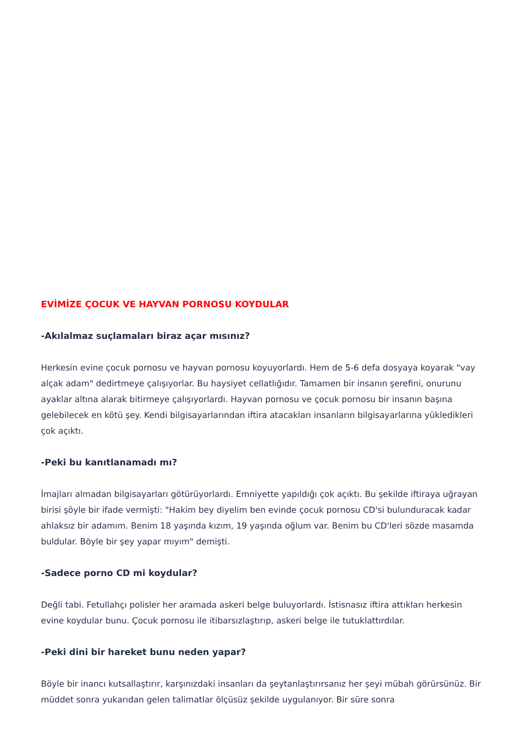EVİMİZE ÇOCUK VE HAYVAN PORNOSU KOYDULAR
-Akılalmaz suçlamaları biraz açar mısınız?
Herkesin evine çocuk pornosu ve hayvan pornosu koyuyorlardı. Hem de 5-6 defa dosyaya koyarak "vay alçak adam" dedirtmeye çalışıyorlar. Bu haysiyet cellatlığıdır. Tamamen bir insanın şerefini, onurunu ayaklar altına alarak bitirmeye çalışıyorlardı. Hayvan pornosu ve çocuk pornosu bir insanın başına gelebilecek en kötü şey. Kendi bilgisayarlarından iftira atacakları insanların bilgisayarlarına yükledikleri çok açıktı.
-Peki bu kanıtlanamadı mı?
İmajları almadan bilgisayarları götürüyorlardı. Emniyette yapıldığı çok açıktı. Bu şekilde iftiraya uğrayan birisi şöyle bir ifade vermişti: "Hakim bey diyelim ben evinde çocuk pornosu CD'si bulunduracak kadar ahlaksız bir adamım. Benim 18 yaşında kızım, 19 yaşında oğlum var. Benim bu CD'leri sözde masamda buldular. Böyle bir şey yapar mıyım" demişti.
-Sadece porno CD mi koydular?
Değli tabi. Fetullahçı polisler her aramada askeri belge buluyorlardı. İstisnasız iftira attıkları herkesin evine koydular bunu. Çocuk pornosu ile itibarsızlaştırıp, askeri belge ile tutuklattırdılar.
-Peki dini bir hareket bunu neden yapar?
Böyle bir inancı kutsallaştırır, karşınızdaki insanları da şeytanlaştırırsanız her şeyi mübah görürsünüz. Bir müddet sonra yukarıdan gelen talimatlar ölçüsüz şekilde uygulanıyor. Bir süre sonra